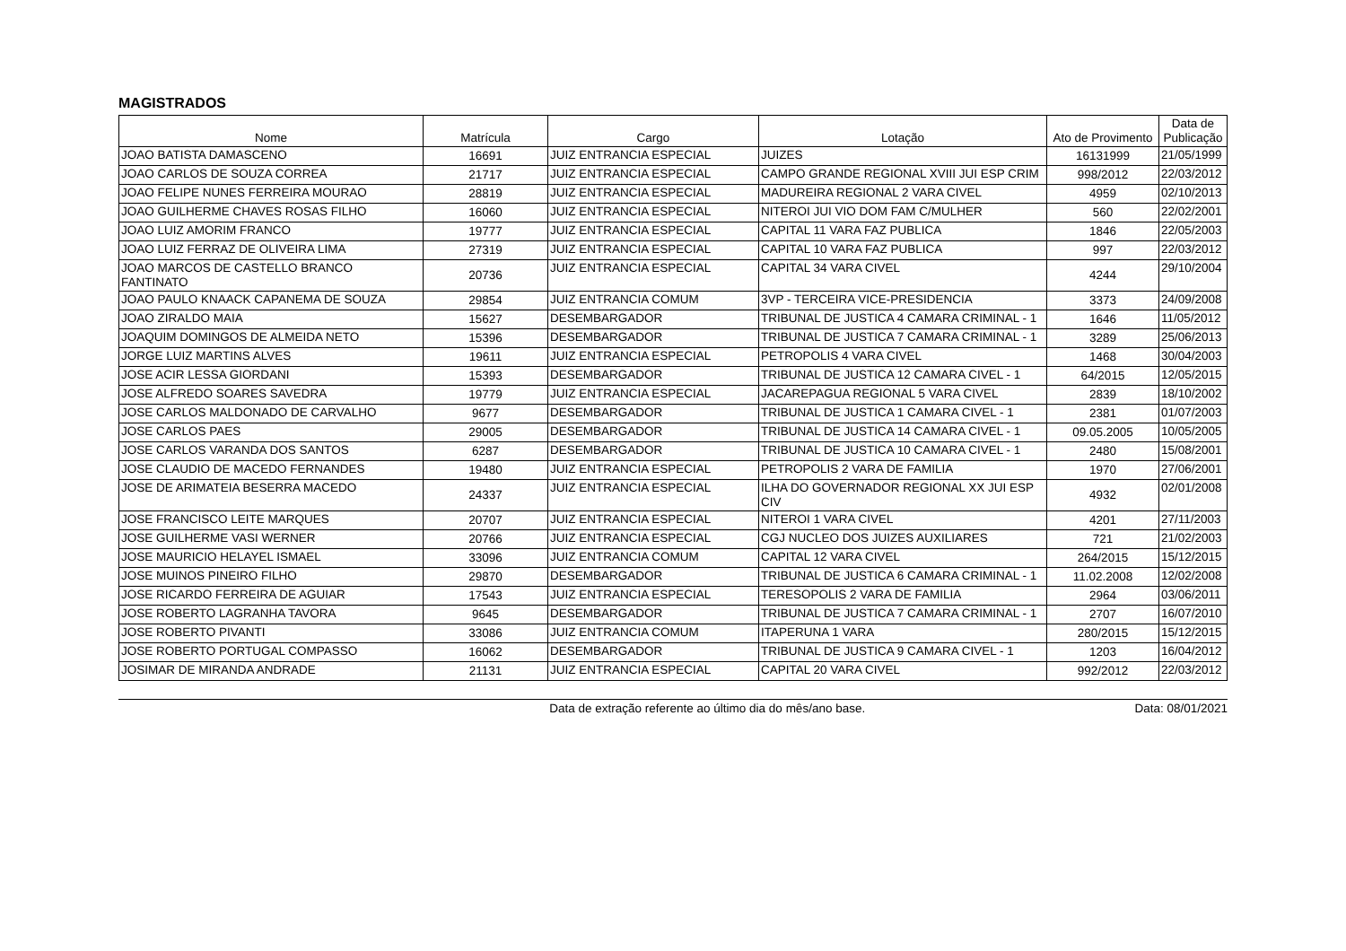MAGISTRADOS
| Nome | Matrícula | Cargo | Lotação | Ato de Provimento | Data de Publicação |
| --- | --- | --- | --- | --- | --- |
| JOAO BATISTA DAMASCENO | 16691 | JUIZ ENTRANCIA ESPECIAL | JUIZES | 16131999 | 21/05/1999 |
| JOAO CARLOS DE SOUZA CORREA | 21717 | JUIZ ENTRANCIA ESPECIAL | CAMPO GRANDE REGIONAL XVIII JUI ESP CRIM | 998/2012 | 22/03/2012 |
| JOAO FELIPE NUNES FERREIRA MOURAO | 28819 | JUIZ ENTRANCIA ESPECIAL | MADUREIRA REGIONAL 2 VARA CIVEL | 4959 | 02/10/2013 |
| JOAO GUILHERME CHAVES ROSAS FILHO | 16060 | JUIZ ENTRANCIA ESPECIAL | NITEROI JUI VIO DOM FAM C/MULHER | 560 | 22/02/2001 |
| JOAO LUIZ AMORIM FRANCO | 19777 | JUIZ ENTRANCIA ESPECIAL | CAPITAL 11 VARA FAZ PUBLICA | 1846 | 22/05/2003 |
| JOAO LUIZ FERRAZ DE OLIVEIRA LIMA | 27319 | JUIZ ENTRANCIA ESPECIAL | CAPITAL 10 VARA FAZ PUBLICA | 997 | 22/03/2012 |
| JOAO MARCOS DE CASTELLO BRANCO FANTINATO | 20736 | JUIZ ENTRANCIA ESPECIAL | CAPITAL 34 VARA CIVEL | 4244 | 29/10/2004 |
| JOAO PAULO KNAACK CAPANEMA DE SOUZA | 29854 | JUIZ ENTRANCIA COMUM | 3VP - TERCEIRA VICE-PRESIDENCIA | 3373 | 24/09/2008 |
| JOAO ZIRALDO MAIA | 15627 | DESEMBARGADOR | TRIBUNAL DE JUSTICA 4 CAMARA CRIMINAL - 1 | 1646 | 11/05/2012 |
| JOAQUIM DOMINGOS DE ALMEIDA NETO | 15396 | DESEMBARGADOR | TRIBUNAL DE JUSTICA 7 CAMARA CRIMINAL - 1 | 3289 | 25/06/2013 |
| JORGE LUIZ MARTINS ALVES | 19611 | JUIZ ENTRANCIA ESPECIAL | PETROPOLIS 4 VARA CIVEL | 1468 | 30/04/2003 |
| JOSE ACIR LESSA GIORDANI | 15393 | DESEMBARGADOR | TRIBUNAL DE JUSTICA 12 CAMARA CIVEL - 1 | 64/2015 | 12/05/2015 |
| JOSE ALFREDO SOARES SAVEDRA | 19779 | JUIZ ENTRANCIA ESPECIAL | JACAREPAGUA REGIONAL 5 VARA CIVEL | 2839 | 18/10/2002 |
| JOSE CARLOS MALDONADO DE CARVALHO | 9677 | DESEMBARGADOR | TRIBUNAL DE JUSTICA 1 CAMARA CIVEL - 1 | 2381 | 01/07/2003 |
| JOSE CARLOS PAES | 29005 | DESEMBARGADOR | TRIBUNAL DE JUSTICA 14 CAMARA CIVEL - 1 | 09.05.2005 | 10/05/2005 |
| JOSE CARLOS VARANDA DOS SANTOS | 6287 | DESEMBARGADOR | TRIBUNAL DE JUSTICA 10 CAMARA CIVEL - 1 | 2480 | 15/08/2001 |
| JOSE CLAUDIO DE MACEDO FERNANDES | 19480 | JUIZ ENTRANCIA ESPECIAL | PETROPOLIS 2 VARA DE FAMILIA | 1970 | 27/06/2001 |
| JOSE DE ARIMATEIA BESERRA MACEDO | 24337 | JUIZ ENTRANCIA ESPECIAL | ILHA DO GOVERNADOR REGIONAL XX JUI ESP CIV | 4932 | 02/01/2008 |
| JOSE FRANCISCO LEITE MARQUES | 20707 | JUIZ ENTRANCIA ESPECIAL | NITEROI 1 VARA CIVEL | 4201 | 27/11/2003 |
| JOSE GUILHERME VASI WERNER | 20766 | JUIZ ENTRANCIA ESPECIAL | CGJ NUCLEO DOS JUIZES AUXILIARES | 721 | 21/02/2003 |
| JOSE MAURICIO HELAYEL ISMAEL | 33096 | JUIZ ENTRANCIA COMUM | CAPITAL 12 VARA CIVEL | 264/2015 | 15/12/2015 |
| JOSE MUINOS PINEIRO FILHO | 29870 | DESEMBARGADOR | TRIBUNAL DE JUSTICA 6 CAMARA CRIMINAL - 1 | 11.02.2008 | 12/02/2008 |
| JOSE RICARDO FERREIRA DE AGUIAR | 17543 | JUIZ ENTRANCIA ESPECIAL | TERESOPOLIS 2 VARA DE FAMILIA | 2964 | 03/06/2011 |
| JOSE ROBERTO LAGRANHA TAVORA | 9645 | DESEMBARGADOR | TRIBUNAL DE JUSTICA 7 CAMARA CRIMINAL - 1 | 2707 | 16/07/2010 |
| JOSE ROBERTO PIVANTI | 33086 | JUIZ ENTRANCIA COMUM | ITAPERUNA 1 VARA | 280/2015 | 15/12/2015 |
| JOSE ROBERTO PORTUGAL COMPASSO | 16062 | DESEMBARGADOR | TRIBUNAL DE JUSTICA 9 CAMARA CIVEL - 1 | 1203 | 16/04/2012 |
| JOSIMAR DE MIRANDA ANDRADE | 21131 | JUIZ ENTRANCIA ESPECIAL | CAPITAL 20 VARA CIVEL | 992/2012 | 22/03/2012 |
Data de extração referente ao último dia do mês/ano base. Data: 08/01/2021